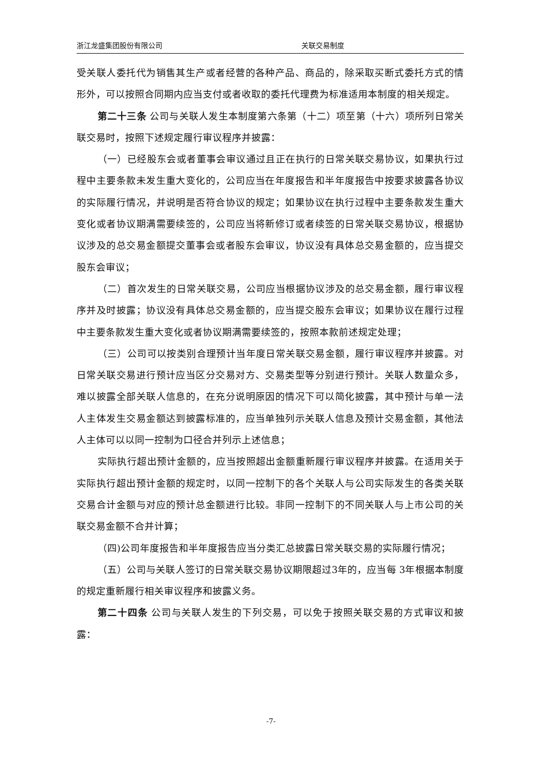浙江龙盛集团股份有限公司 关联交易制度
受关联人委托代为销售其生产或者经营的各种产品、商品的，除采取买断式委托方式的情形外，可以按照合同期内应当支付或者收取的委托代理费为标准适用本制度的相关规定。
第二十三条 公司与关联人发生本制度第六条第（十二）项至第（十六）项所列日常关联交易时，按照下述规定履行审议程序并披露：
（一）已经股东会或者董事会审议通过且正在执行的日常关联交易协议，如果执行过程中主要条款未发生重大变化的，公司应当在年度报告和半年度报告中按要求披露各协议的实际履行情况，并说明是否符合协议的规定；如果协议在执行过程中主要条款发生重大变化或者协议期满需要续签的，公司应当将新修订或者续签的日常关联交易协议，根据协议涉及的总交易金额提交董事会或者股东会审议，协议没有具体总交易金额的，应当提交股东会审议；
（二）首次发生的日常关联交易，公司应当根据协议涉及的总交易金额，履行审议程序并及时披露；协议没有具体总交易金额的，应当提交股东会审议；如果协议在履行过程中主要条款发生重大变化或者协议期满需要续签的，按照本款前述规定处理；
（三）公司可以按类别合理预计当年度日常关联交易金额，履行审议程序并披露。对日常关联交易进行预计应当区分交易对方、交易类型等分别进行预计。关联人数量众多，难以披露全部关联人信息的，在充分说明原因的情况下可以简化披露，其中预计与单一法人主体发生交易金额达到披露标准的，应当单独列示关联人信息及预计交易金额，其他法人主体可以以同一控制为口径合并列示上述信息；
实际执行超出预计金额的，应当按照超出金额重新履行审议程序并披露。在适用关于实际执行超出预计金额的规定时，以同一控制下的各个关联人与公司实际发生的各类关联交易合计金额与对应的预计总金额进行比较。非同一控制下的不同关联人与上市公司的关联交易金额不合并计算；
（四)公司年度报告和半年度报告应当分类汇总披露日常关联交易的实际履行情况；
（五）公司与关联人签订的日常关联交易协议期限超过3年的，应当每 3年根据本制度的规定重新履行相关审议程序和披露义务。
第二十四条 公司与关联人发生的下列交易，可以免于按照关联交易的方式审议和披露：
-7-